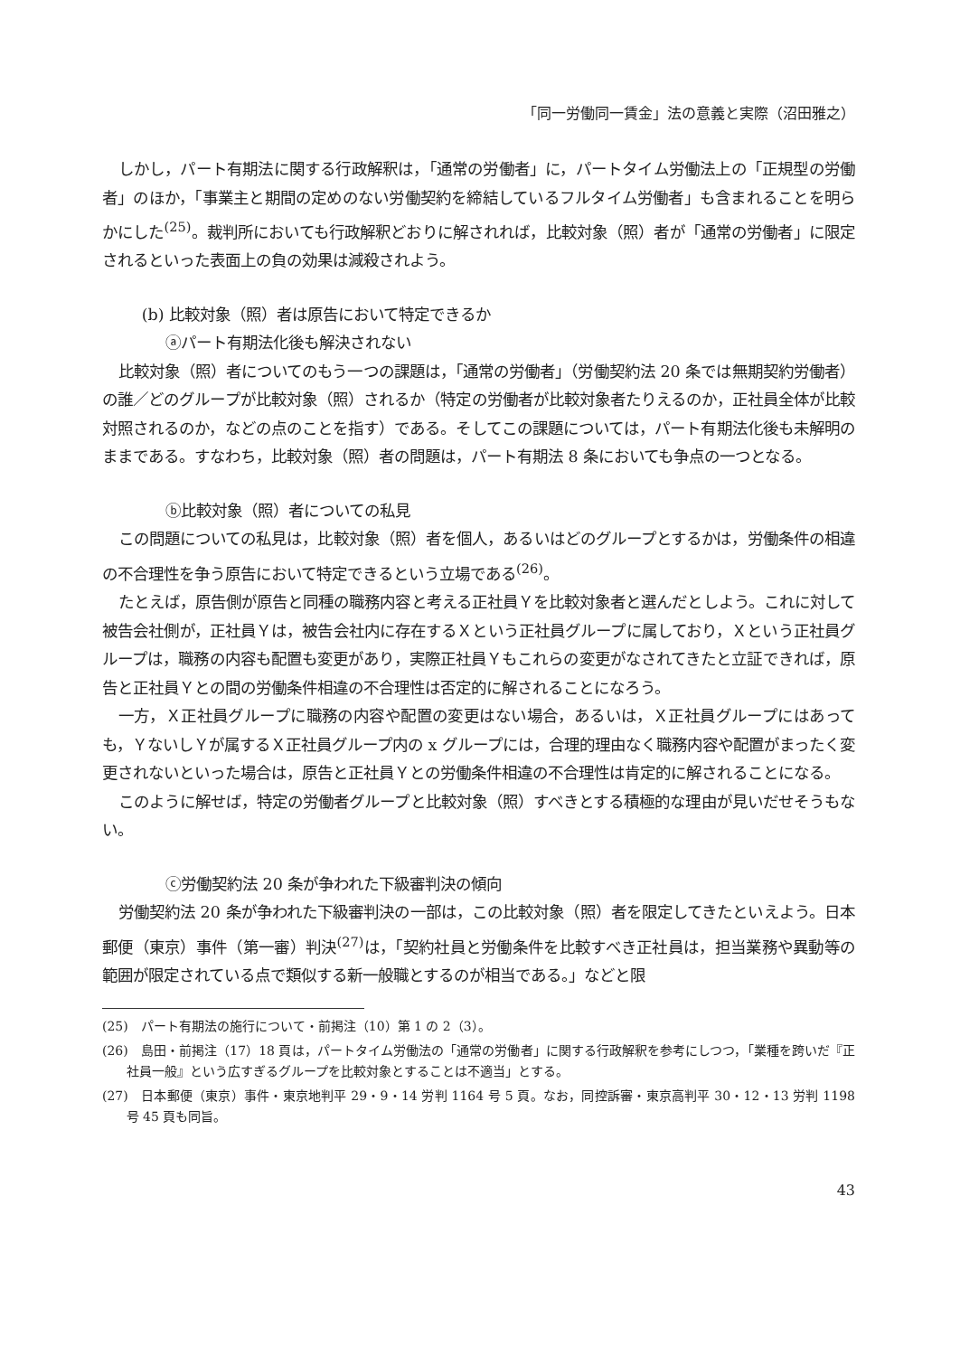「同一労働同一賃金」法の意義と実際（沼田雅之）
しかし，パート有期法に関する行政解釈は，「通常の労働者」に，パートタイム労働法上の「正規型の労働者」のほか，「事業主と期間の定めのない労働契約を締結しているフルタイム労働者」も含まれることを明らかにした<sup>(25)</sup>。裁判所においても行政解釈どおりに解されれば，比較対象（照）者が「通常の労働者」に限定されるといった表面上の負の効果は減殺されよう。
(b) 比較対象（照）者は原告において特定できるか
ⓐパート有期法化後も解決されない
比較対象（照）者についてのもう一つの課題は，「通常の労働者」（労働契約法 20 条では無期契約労働者）の誰／どのグループが比較対象（照）されるか（特定の労働者が比較対象者たりえるのか，正社員全体が比較対照されるのか，などの点のことを指す）である。そしてこの課題については，パート有期法化後も未解明のままである。すなわち，比較対象（照）者の問題は，パート有期法 8 条においても争点の一つとなる。
ⓑ比較対象（照）者についての私見
この問題についての私見は，比較対象（照）者を個人，あるいはどのグループとするかは，労働条件の相違の不合理性を争う原告において特定できるという立場である<sup>(26)</sup>。
たとえば，原告側が原告と同種の職務内容と考える正社員Ｙを比較対象者と選んだとしよう。これに対して被告会社側が，正社員Ｙは，被告会社内に存在するＸという正社員グループに属しており，Ｘという正社員グループは，職務の内容も配置も変更があり，実際正社員Ｙもこれらの変更がなされてきたと立証できれば，原告と正社員Ｙとの間の労働条件相違の不合理性は否定的に解されることになろう。
一方，Ｘ正社員グループに職務の内容や配置の変更はない場合，あるいは，Ｘ正社員グループにはあっても，ＹないしＹが属するＸ正社員グループ内の x グループには，合理的理由なく職務内容や配置がまったく変更されないといった場合は，原告と正社員Ｙとの労働条件相違の不合理性は肯定的に解されることになる。
このように解せば，特定の労働者グループと比較対象（照）すべきとする積極的な理由が見いだせそうもない。
ⓒ労働契約法 20 条が争われた下級審判決の傾向
労働契約法 20 条が争われた下級審判決の一部は，この比較対象（照）者を限定してきたといえよう。日本郵便（東京）事件（第一審）判決<sup>(27)</sup>は，「契約社員と労働条件を比較すべき正社員は，担当業務や異動等の範囲が限定されている点で類似する新一般職とするのが相当である。」などと限
(25)　パート有期法の施行について・前掲注（10）第 1 の 2（3）。
(26)　島田・前掲注（17）18 頁は，パートタイム労働法の「通常の労働者」に関する行政解釈を参考にしつつ，「業種を跨いだ『正社員一般』という広すぎるグループを比較対象とすることは不適当」とする。
(27)　日本郵便（東京）事件・東京地判平 29・9・14 労判 1164 号 5 頁。なお，同控訴審・東京高判平 30・12・13 労判 1198 号 45 頁も同旨。
43